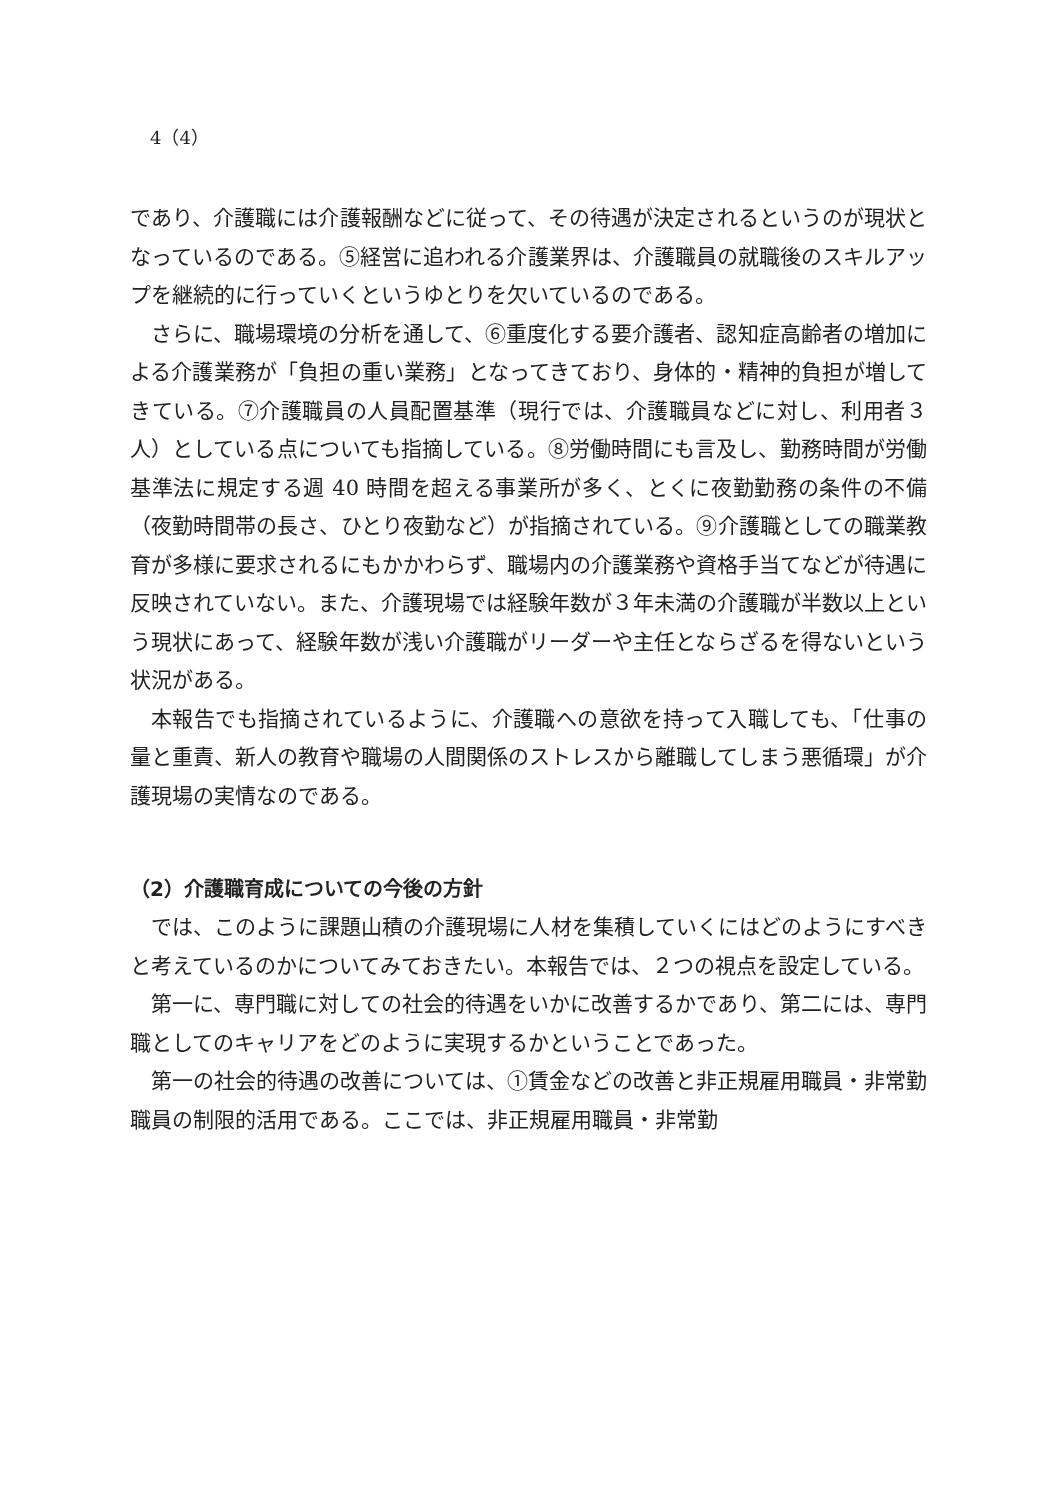4（4）
であり、介護職には介護報酬などに従って、その待遇が決定されるというのが現状となっているのである。⑤経営に追われる介護業界は、介護職員の就職後のスキルアップを継続的に行っていくというゆとりを欠いているのである。
さらに、職場環境の分析を通して、⑥重度化する要介護者、認知症高齢者の増加による介護業務が「負担の重い業務」となってきており、身体的・精神的負担が増してきている。⑦介護職員の人員配置基準（現行では、介護職員などに対し、利用者３人）としている点についても指摘している。⑧労働時間にも言及し、勤務時間が労働基準法に規定する週 40 時間を超える事業所が多く、とくに夜勤勤務の条件の不備（夜勤時間帯の長さ、ひとり夜勤など）が指摘されている。⑨介護職としての職業教育が多様に要求されるにもかかわらず、職場内の介護業務や資格手当てなどが待遇に反映されていない。また、介護現場では経験年数が３年未満の介護職が半数以上という現状にあって、経験年数が浅い介護職がリーダーや主任とならざるを得ないという状況がある。
本報告でも指摘されているように、介護職への意欲を持って入職しても、「仕事の量と重責、新人の教育や職場の人間関係のストレスから離職してしまう悪循環」が介護現場の実情なのである。
（2）介護職育成についての今後の方針
では、このように課題山積の介護現場に人材を集積していくにはどのようにすべきと考えているのかについてみておきたい。本報告では、２つの視点を設定している。
第一に、専門職に対しての社会的待遇をいかに改善するかであり、第二には、専門職としてのキャリアをどのように実現するかということであった。
第一の社会的待遇の改善については、①賃金などの改善と非正規雇用職員・非常勤職員の制限的活用である。ここでは、非正規雇用職員・非常勤